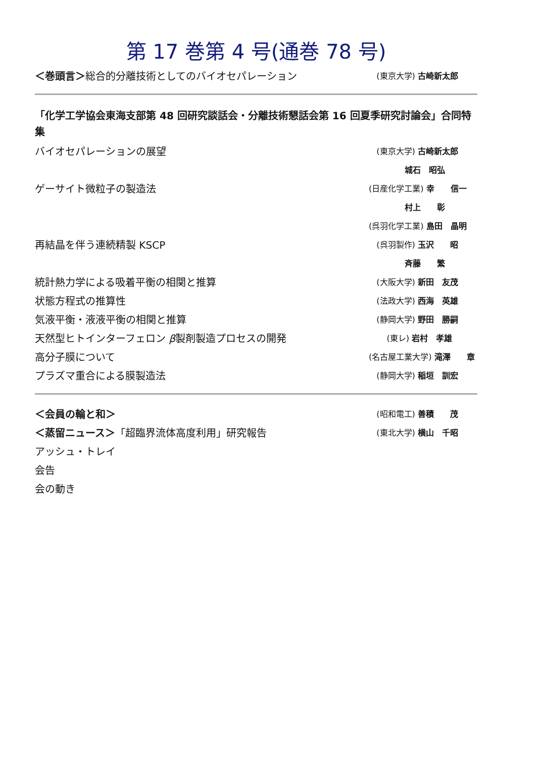第 17 巻第 4 号(通巻 78 号)
＜巻頭言＞総合的分離技術としてのバイオセパレーション (東京大学) 古崎新太郎
「化学工学協会東海支部第 48 回研究談話会・分離技術懇話会第 16 回夏季研究討論会」合同特集
バイオセパレーションの展望 (東京大学) 古崎新太郎
城石　昭弘
ゲーサイト微粒子の製造法 (日産化学工業) 幸　　信一
村上　　彰
(呉羽化学工業) 島田　晶明
再結晶を伴う連続精製 KSCP (呉羽製作) 玉沢　　昭
斉藤　　繁
統計熱力学による吸着平衡の相関と推算 (大阪大学) 新田　友茂
状態方程式の推算性 (法政大学) 西海　英雄
気液平衡・液液平衡の相関と推算 (静岡大学) 野田　勝嗣
天然型ヒトインターフェロン β製剤製造プロセスの開発 (東レ) 岩村　孝雄
高分子膜について (名古屋工業大学) 滝澤　　章
プラズマ重合による膜製造法 (静岡大学) 稲垣　訓宏
＜会員の輪と和＞ (昭和電工) 善積　　茂
＜蒸留ニュース＞「超臨界流体高度利用」研究報告 (東北大学) 横山　千昭
アッシュ・トレイ
会告
会の動き